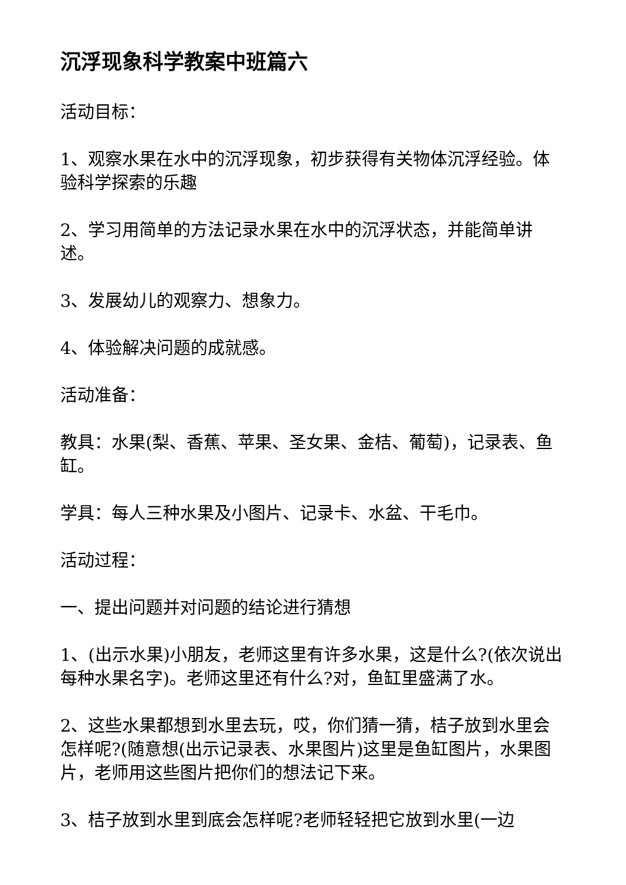沉浮现象科学教案中班篇六
活动目标：
1、观察水果在水中的沉浮现象，初步获得有关物体沉浮经验。体验科学探索的乐趣
2、学习用简单的方法记录水果在水中的沉浮状态，并能简单讲述。
3、发展幼儿的观察力、想象力。
4、体验解决问题的成就感。
活动准备：
教具：水果(梨、香蕉、苹果、圣女果、金桔、葡萄)，记录表、鱼缸。
学具：每人三种水果及小图片、记录卡、水盆、干毛巾。
活动过程：
一、提出问题并对问题的结论进行猜想
1、(出示水果)小朋友，老师这里有许多水果，这是什么?(依次说出每种水果名字)。老师这里还有什么?对，鱼缸里盛满了水。
2、这些水果都想到水里去玩，哎，你们猜一猜，桔子放到水里会怎样呢?(随意想(出示记录表、水果图片)这里是鱼缸图片，水果图片，老师用这些图片把你们的想法记下来。
3、桔子放到水里到底会怎样呢?老师轻轻把它放到水里(一边